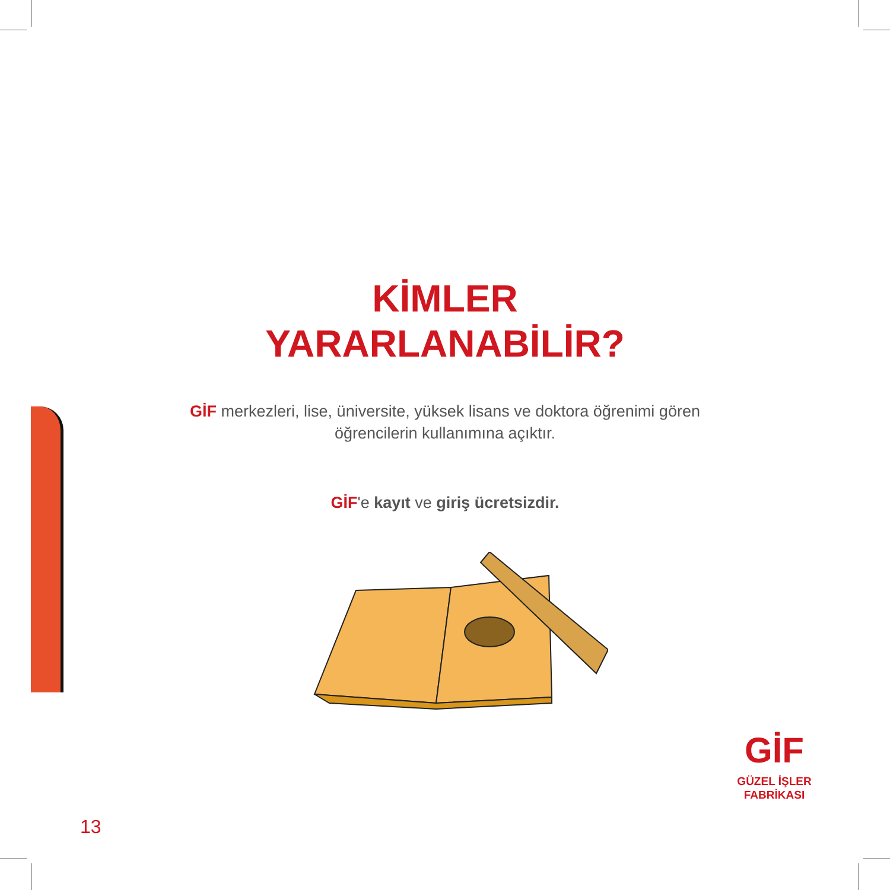KİMLER
YARARLANABİLİR?
GİF merkezleri, lise, üniversite, yüksek lisans ve doktora öğrenimi gören öğrencilerin kullanımına açıktır.
GİF'e kayıt ve giriş ücretsizdir.
GİF
GÜZEL İŞLER
FABRİKASI
13